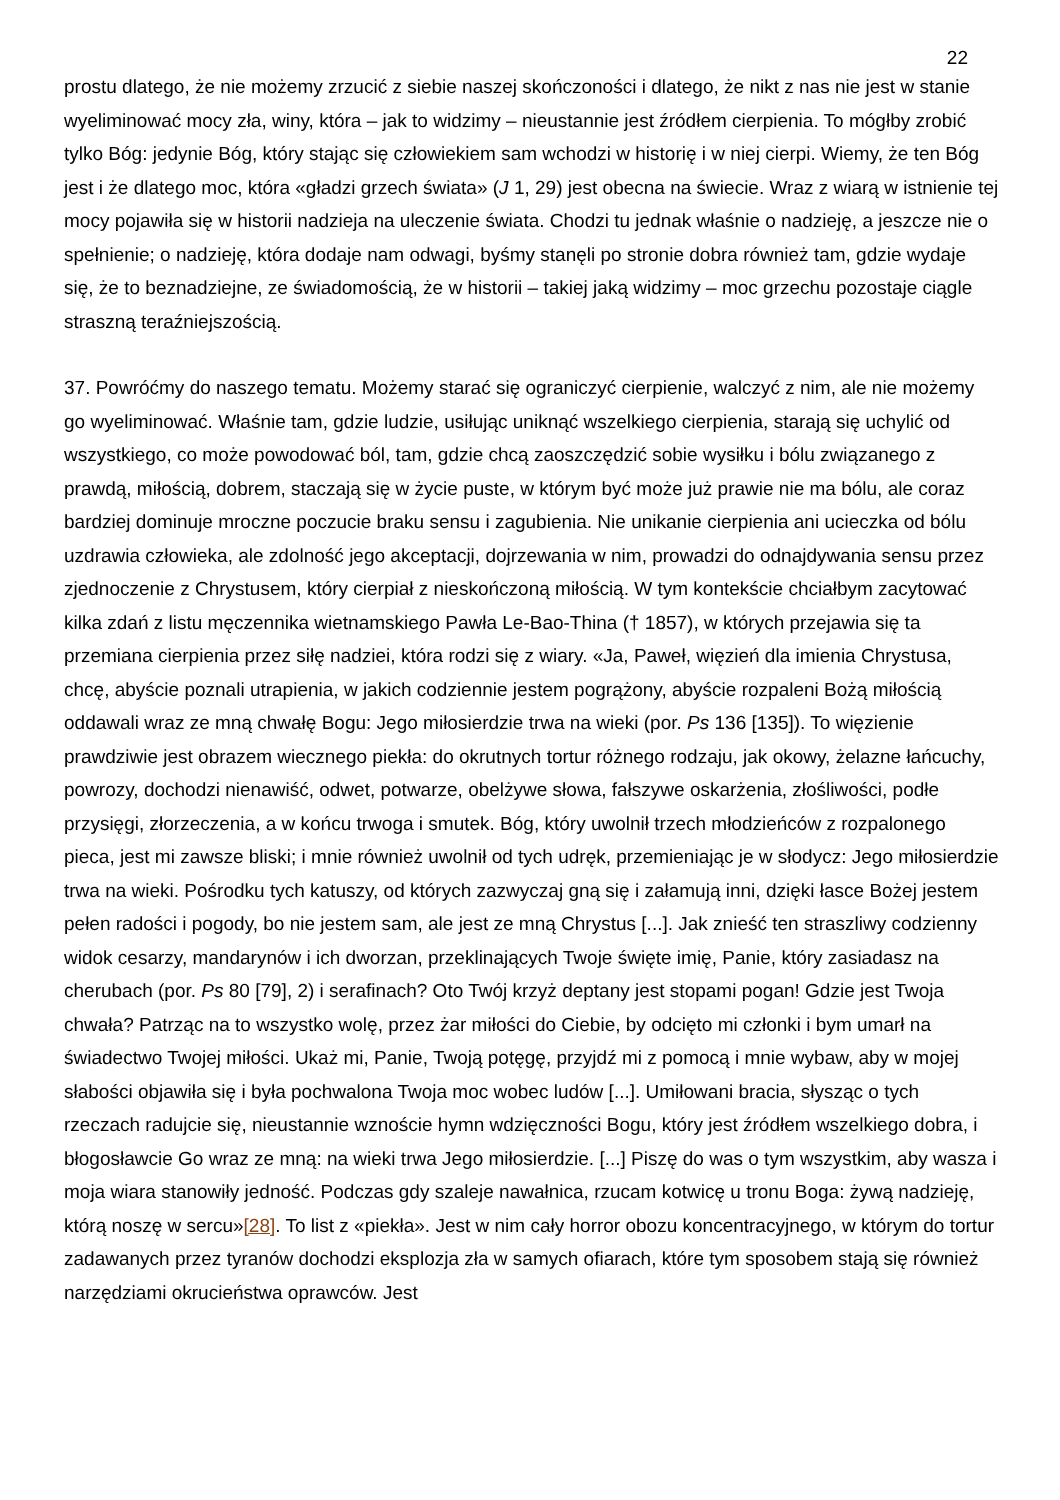22
prostu dlatego, że nie możemy zrzucić z siebie naszej skończoności i dlatego, że nikt z nas nie jest w stanie wyeliminować mocy zła, winy, która – jak to widzimy – nieustannie jest źródłem cierpienia. To mógłby zrobić tylko Bóg: jedynie Bóg, który stając się człowiekiem sam wchodzi w historię i w niej cierpi. Wiemy, że ten Bóg jest i że dlatego moc, która «gładzi grzech świata» (J 1, 29) jest obecna na świecie. Wraz z wiarą w istnienie tej mocy pojawiła się w historii nadzieja na uleczenie świata. Chodzi tu jednak właśnie o nadzieję, a jeszcze nie o spełnienie; o nadzieję, która dodaje nam odwagi, byśmy stanęli po stronie dobra również tam, gdzie wydaje się, że to beznadziejne, ze świadomością, że w historii – takiej jaką widzimy – moc grzechu pozostaje ciągle straszną teraźniejszością.
37. Powróćmy do naszego tematu. Możemy starać się ograniczyć cierpienie, walczyć z nim, ale nie możemy go wyeliminować. Właśnie tam, gdzie ludzie, usiłując uniknąć wszelkiego cierpienia, starają się uchylić od wszystkiego, co może powodować ból, tam, gdzie chcą zaoszczędzić sobie wysiłku i bólu związanego z prawdą, miłością, dobrem, staczają się w życie puste, w którym być może już prawie nie ma bólu, ale coraz bardziej dominuje mroczne poczucie braku sensu i zagubienia. Nie unikanie cierpienia ani ucieczka od bólu uzdrawia człowieka, ale zdolność jego akceptacji, dojrzewania w nim, prowadzi do odnajdywania sensu przez zjednoczenie z Chrystusem, który cierpiał z nieskończoną miłością. W tym kontekście chciałbym zacytować kilka zdań z listu męczennika wietnamskiego Pawła Le-Bao-Thina († 1857), w których przejawia się ta przemiana cierpienia przez siłę nadziei, która rodzi się z wiary. «Ja, Paweł, więzień dla imienia Chrystusa, chcę, abyście poznali utrapienia, w jakich codziennie jestem pogrążony, abyście rozpaleni Bożą miłością oddawali wraz ze mną chwałę Bogu: Jego miłosierdzie trwa na wieki (por. Ps 136 [135]). To więzienie prawdziwie jest obrazem wiecznego piekła: do okrutnych tortur różnego rodzaju, jak okowy, żelazne łańcuchy, powrozy, dochodzi nienawiść, odwet, potwarze, obelżywe słowa, fałszywe oskarżenia, złośliwości, podłe przysięgi, złorzeczenia, a w końcu trwoga i smutek. Bóg, który uwolnił trzech młodzieńców z rozpalonego pieca, jest mi zawsze bliski; i mnie również uwolnił od tych udręk, przemieniając je w słodycz: Jego miłosierdzie trwa na wieki. Pośrodku tych katuszy, od których zazwyczaj gną się i załamują inni, dzięki łasce Bożej jestem pełen radości i pogody, bo nie jestem sam, ale jest ze mną Chrystus [...]. Jak znieść ten straszliwy codzienny widok cesarzy, mandarynów i ich dworzan, przeklinających Twoje święte imię, Panie, który zasiadasz na cherubach (por. Ps 80 [79], 2) i serafinach? Oto Twój krzyż deptany jest stopami pogan! Gdzie jest Twoja chwała? Patrząc na to wszystko wolę, przez żar miłości do Ciebie, by odcięto mi członki i bym umarł na świadectwo Twojej miłości. Ukaż mi, Panie, Twoją potęgę, przyjdź mi z pomocą i mnie wybaw, aby w mojej słabości objawiła się i była pochwalona Twoja moc wobec ludów [...]. Umiłowani bracia, słysząc o tych rzeczach radujcie się, nieustannie wznoście hymn wdzięczności Bogu, który jest źródłem wszelkiego dobra, i błogosławcie Go wraz ze mną: na wieki trwa Jego miłosierdzie. [...] Piszę do was o tym wszystkim, aby wasza i moja wiara stanowiły jedność. Podczas gdy szaleje nawałnica, rzucam kotwicę u tronu Boga: żywą nadzieję, którą noszę w sercu»[28]. To list z «piekła». Jest w nim cały horror obozu koncentracyjnego, w którym do tortur zadawanych przez tyranów dochodzi eksplozja zła w samych ofiarach, które tym sposobem stają się również narzędziami okrucieństwa oprawców. Jest